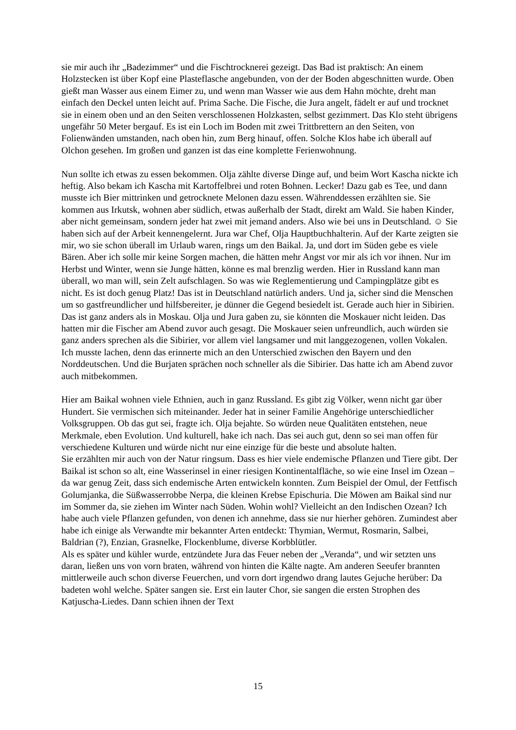sie mir auch ihr „Badezimmer“ und die Fischtrocknerei gezeigt. Das Bad ist praktisch: An einem Holzstecken ist über Kopf eine Plasteflasche angebunden, von der der Boden abgeschnitten wurde. Oben gießt man Wasser aus einem Eimer zu, und wenn man Wasser wie aus dem Hahn möchte, dreht man einfach den Deckel unten leicht auf. Prima Sache. Die Fische, die Jura angelt, fädelt er auf und trocknet sie in einem oben und an den Seiten verschlossenen Holzkasten, selbst gezimmert. Das Klo steht übrigens ungefähr 50 Meter bergauf. Es ist ein Loch im Boden mit zwei Trittbrettern an den Seiten, von Folienwänden umstanden, nach oben hin, zum Berg hinauf, offen. Solche Klos habe ich überall auf Olchon gesehen. Im großen und ganzen ist das eine komplette Ferienwohnung.
Nun sollte ich etwas zu essen bekommen. Olja zählte diverse Dinge auf, und beim Wort Kascha nickte ich heftig. Also bekam ich Kascha mit Kartoffelbrei und roten Bohnen. Lecker! Dazu gab es Tee, und dann musste ich Bier mittrinken und getrocknete Melonen dazu essen. Währenddessen erzählten sie. Sie kommen aus Irkutsk, wohnen aber südlich, etwas außerhalb der Stadt, direkt am Wald. Sie haben Kinder, aber nicht gemeinsam, sondern jeder hat zwei mit jemand anders. Also wie bei uns in Deutschland. ☺ Sie haben sich auf der Arbeit kennengelernt. Jura war Chef, Olja Hauptbuchhalterin. Auf der Karte zeigten sie mir, wo sie schon überall im Urlaub waren, rings um den Baikal. Ja, und dort im Süden gebe es viele Bären. Aber ich solle mir keine Sorgen machen, die hätten mehr Angst vor mir als ich vor ihnen. Nur im Herbst und Winter, wenn sie Junge hätten, könne es mal brenzlig werden. Hier in Russland kann man überall, wo man will, sein Zelt aufschlagen. So was wie Reglementierung und Campingplätze gibt es nicht. Es ist doch genug Platz! Das ist in Deutschland natürlich anders. Und ja, sicher sind die Menschen um so gastfreundlicher und hilfsbereiter, je dünner die Gegend besiedelt ist. Gerade auch hier in Sibirien. Das ist ganz anders als in Moskau. Olja und Jura gaben zu, sie könnten die Moskauer nicht leiden. Das hatten mir die Fischer am Abend zuvor auch gesagt. Die Moskauer seien unfreundlich, auch würden sie ganz anders sprechen als die Sibirier, vor allem viel langsamer und mit langgezogenen, vollen Vokalen. Ich musste lachen, denn das erinnerte mich an den Unterschied zwischen den Bayern und den Norddeutschen. Und die Burjaten sprächen noch schneller als die Sibirier. Das hatte ich am Abend zuvor auch mitbekommen.
Hier am Baikal wohnen viele Ethnien, auch in ganz Russland. Es gibt zig Völker, wenn nicht gar über Hundert. Sie vermischen sich miteinander. Jeder hat in seiner Familie Angehörige unterschiedlicher Volksgruppen. Ob das gut sei, fragte ich. Olja bejahte. So würden neue Qualitäten entstehen, neue Merkmale, eben Evolution. Und kulturell, hake ich nach. Das sei auch gut, denn so sei man offen für verschiedene Kulturen und würde nicht nur eine einzige für die beste und absolute halten.
Sie erzählten mir auch von der Natur ringsum. Dass es hier viele endemische Pflanzen und Tiere gibt. Der Baikal ist schon so alt, eine Wasserinsel in einer riesigen Kontinentalfläche, so wie eine Insel im Ozean – da war genug Zeit, dass sich endemische Arten entwickeln konnten. Zum Beispiel der Omul, der Fettfisch Golumjanka, die Süßwasserrobbe Nerpa, die kleinen Krebse Epischuria. Die Möwen am Baikal sind nur im Sommer da, sie ziehen im Winter nach Süden. Wohin wohl? Vielleicht an den Indischen Ozean? Ich habe auch viele Pflanzen gefunden, von denen ich annehme, dass sie nur hierher gehören. Zumindest aber habe ich einige als Verwandte mir bekannter Arten entdeckt: Thymian, Wermut, Rosmarin, Salbei, Baldrian (?), Enzian, Grasnelke, Flockenblume, diverse Korbblütler.
Als es später und kühler wurde, entzündete Jura das Feuer neben der „Veranda“, und wir setzten uns daran, ließen uns von vorn braten, während von hinten die Kälte nagte. Am anderen Seeufer brannten mittlerweile auch schon diverse Feuerchen, und vorn dort irgendwo drang lautes Gejuche herüber: Da badeten wohl welche. Später sangen sie. Erst ein lauter Chor, sie sangen die ersten Strophen des Katjuscha-Liedes. Dann schien ihnen der Text
15